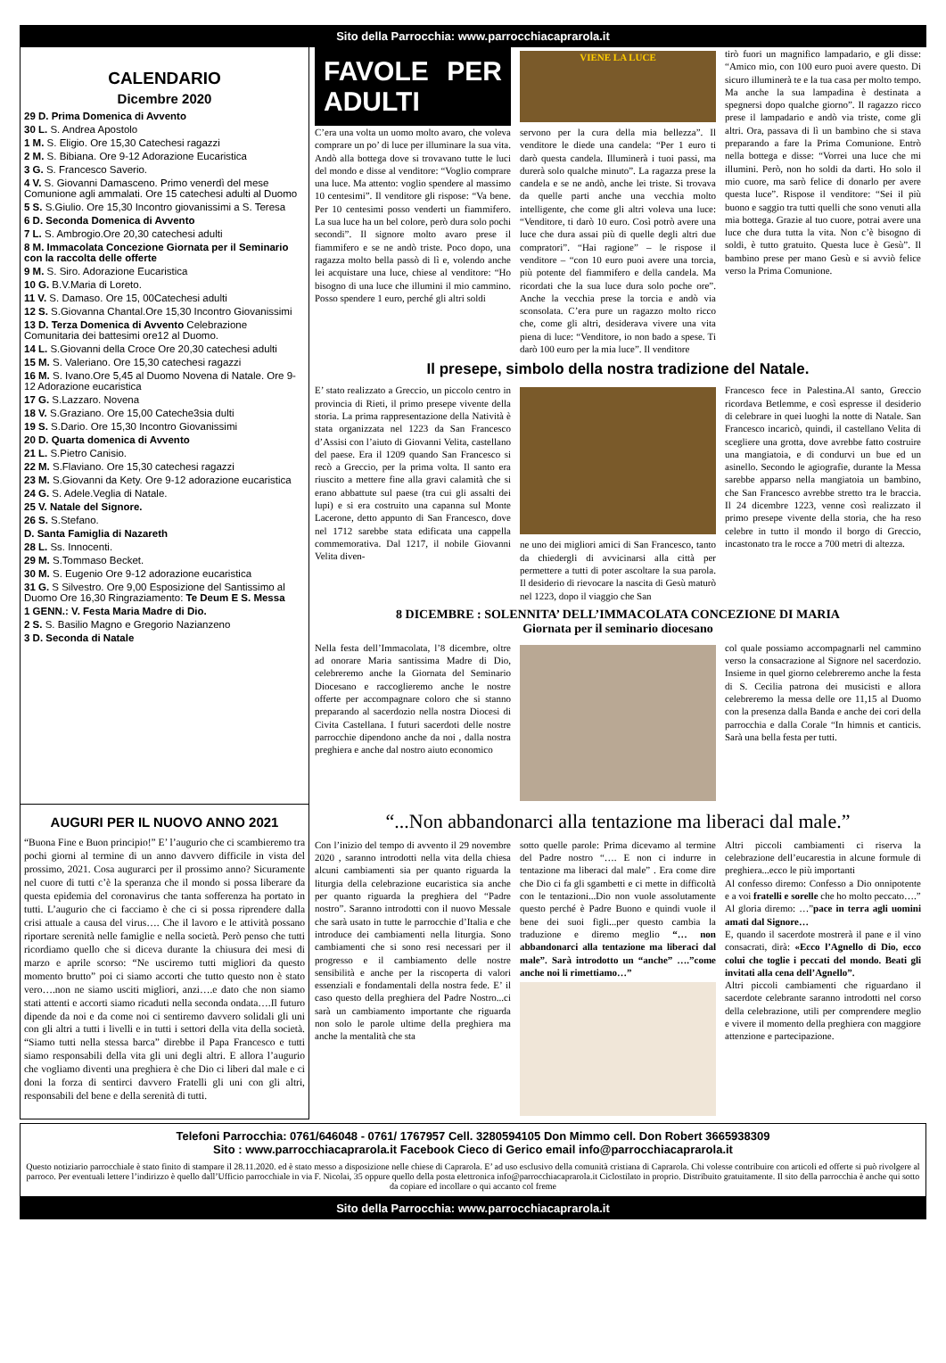Sito della Parrocchia: www.parrocchiacaprarola.it
CALENDARIO
Dicembre 2020
29 D. Prima Domenica di Avvento
30 L. S. Andrea Apostolo
1 M. S. Eligio. Ore 15,30 Catechesi ragazzi
2 M. S. Bibiana. Ore 9-12 Adorazione Eucaristica
3 G. S. Francesco Saverio.
4 V. S. Giovanni Damasceno. Primo venerdì del mese Comunione agli ammalati. Ore 15 catechesi adulti al Duomo
5 S. S.Giulio. Ore 15,30 Incontro giovanissimi a S. Teresa
6 D. Seconda Domenica di Avvento
7 L. S. Ambrogio.Ore 20,30 catechesi adulti
8 M. Immacolata Concezione Giornata per il Seminario con la raccolta delle offerte
9 M. S. Siro. Adorazione Eucaristica
10 G. B.V.Maria di Loreto.
11 V. S. Damaso. Ore 15, 00Catechesi adulti
12 S. S.Giovanna Chantal.Ore 15,30 Incontro Giovanissimi
13 D. Terza Domenica di Avvento Celebrazione Comunitaria dei battesimi ore12 al Duomo.
14 L. S.Giovanni della Croce Ore 20,30 catechesi adulti
15 M. S. Valeriano. Ore 15,30 catechesi ragazzi
16 M. S. Ivano.Ore 5,45 al Duomo Novena di Natale. Ore 9-12 Adorazione eucaristica
17 G. S.Lazzaro. Novena
18 V. S.Graziano. Ore 15,00 Cateche3sia dulti
19 S. S.Dario. Ore 15,30 Incontro Giovanissimi
20 D. Quarta domenica di Avvento
21 L. S.Pietro Canisio.
22 M. S.Flaviano. Ore 15,30 catechesi ragazzi
23 M. S.Giovanni da Kety. Ore 9-12 adorazione eucaristica
24 G. S. Adele.Veglia di Natale.
25 V. Natale del Signore.
26 S. S.Stefano.
D. Santa Famiglia di Nazareth
28 L. Ss. Innocenti.
29 M. S.Tommaso Becket.
30 M. S. Eugenio Ore 9-12 adorazione eucaristica
31 G. S Silvestro. Ore 9,00 Esposizione del Santissimo al Duomo Ore 16,30 Ringraziamento: Te Deum E S. Messa
1 GENN.: V. Festa Maria Madre di Dio.
2 S. S. Basilio Magno e Gregorio Nazianzeno
3 D. Seconda di Natale
FAVOLE PER ADULTI
C’era una volta un uomo molto avaro, che voleva comprare un po’ di luce per illuminare la sua vita. Andò alla bottega dove si trovavano tutte le luci del mondo e disse al venditore: “Voglio comprare una luce. Ma attento: voglio spendere al massimo 10 centesimi”. Il venditore gli rispose: “Va bene. Per 10 centesimi posso venderti un fiammifero. La sua luce ha un bel colore, però dura solo pochi secondi”. Il signore molto avaro prese il fiammifero e se ne andò triste. Poco dopo, una ragazza molto bella passò di lì e, volendo anche lei acquistare una luce, chiese al venditore: “Ho bisogno di una luce che illumini il mio cammino. Posso spendere 1 euro, perché gli altri soldi
VIENE LA LUCE
servono per la cura della mia bellezza”. Il venditore le diede una candela: “Per 1 euro ti darò questa candela. Illuminerà i tuoi passi, ma durerà solo qualche minuto”. La ragazza prese la candela e se ne andò, anche lei triste. Si trovava da quelle parti anche una vecchia molto intelligente, che come gli altri voleva una luce: “Venditore, ti darò 10 euro. Così potrò avere una luce che dura assai più di quelle degli altri due compratori”. “Hai ragione” – le rispose il venditore – “con 10 euro puoi avere una torcia, più potente del fiammifero e della candela. Ma ricordati che la sua luce dura solo poche ore”. Anche la vecchia prese la torcia e andò via sconsolata. C’era pure un ragazzo molto ricco che, come gli altri, desiderava vivere una vita piena di luce: “Venditore, io non bado a spese. Ti darò 100 euro per la mia luce”. Il venditore
tirò fuori un magnifico lampadario, e gli disse: “Amico mio, con 100 euro puoi avere questo. Di sicuro illuminerà te e la tua casa per molto tempo. Ma anche la sua lampadina è destinata a spegnersi dopo qualche giorno”. Il ragazzo ricco prese il lampadario e andò via triste, come gli altri. Ora, passava di lì un bambino che si stava preparando a fare la Prima Comunione. Entrò nella bottega e disse: “Vorrei una luce che mi illumini. Però, non ho soldi da darti. Ho solo il mio cuore, ma sarò felice di donarlo per avere questa luce”. Rispose il venditore: “Sei il più buono e saggio tra tutti quelli che sono venuti alla mia bottega. Grazie al tuo cuore, potrai avere una luce che dura tutta la vita. Non c’è bisogno di soldi, è tutto gratuito. Questa luce è Gesù”. Il bambino prese per mano Gesù e si avviò felice verso la Prima Comunione.
Il presepe, simbolo della nostra tradizione del Natale.
E’ stato realizzato a Greccio, un piccolo centro in provincia di Rieti, il primo presepe vivente della storia. La prima rappresentazione della Natività è stata organizzata nel 1223 da San Francesco d’Assisi con l’aiuto di Giovanni Velita, castellano del paese. Era il 1209 quando San Francesco si recò a Greccio, per la prima volta. Il santo era riuscito a mettere fine alla gravi calamità che si erano abbattute sul paese (tra cui gli assalti dei lupi) e si era costruito una capanna sul Monte Lacerone, detto appunto di San Francesco, dove nel 1712 sarebbe stata edificata una cappella commemorativa. Dal 1217, il nobile Giovanni Velita diven-
ne uno dei migliori amici di San Francesco, tanto da chiedergli di avvicinarsi alla città per permettere a tutti di poter ascoltare la sua parola. Il desiderio di rievocare la nascita di Gesù maturò nel 1223, dopo il viaggio che San
Francesco fece in Palestina.Al santo, Greccio ricordava Betlemme, e così espresse il desiderio di celebrare in quei luoghi la notte di Natale. San Francesco incaricò, quindi, il castellano Velita di scegliere una grotta, dove avrebbe fatto costruire una mangiatoia, e di condurvi un bue ed un asinello. Secondo le agiografie, durante la Messa sarebbe apparso nella mangiatoia un bambino, che San Francesco avrebbe stretto tra le braccia. Il 24 dicembre 1223, venne così realizzato il primo presepe vivente della storia, che ha reso celebre in tutto il mondo il borgo di Greccio, incastonato tra le rocce a 700 metri di altezza.
8 DICEMBRE : SOLENNITA’ DELL’IMMACOLATA CONCEZIONE DI MARIA
Giornata per il seminario diocesano
Nella festa dell’Immacolata, l’8 dicembre, oltre ad onorare Maria santissima Madre di Dio, celebreremo anche la Giornata del Seminario Diocesano e raccoglieremo anche le nostre offerte per accompagnare coloro che si stanno preparando al sacerdozio nella nostra Diocesi di Civita Castellana. I futuri sacerdoti delle nostre parrocchie dipendono anche da noi , dalla nostra preghiera e anche dal nostro aiuto economico
col quale possiamo accompagnarli nel cammino verso la consacrazione al Signore nel sacerdozio. Insieme in quel giorno celebreremo anche la festa di S. Cecilia patrona dei musicisti e allora celebreremo la messa delle ore 11,15 al Duomo con la presenza dalla Banda e anche dei cori della parrocchia e dalla Corale “In himnis et canticis. Sarà una bella festa per tutti.
AUGURI PER IL NUOVO ANNO 2021
“Buona Fine e Buon principio!” E’ l’augurio che ci scambieremo tra pochi giorni al termine di un anno davvero difficile in vista del prossimo, 2021. Cosa augurarci per il prossimo anno? Sicuramente nel cuore di tutti c’è la speranza che il mondo si possa liberare da questa epidemia del coronavirus che tanta sofferenza ha portato in tutti. L’augurio che ci facciamo è che ci si possa riprendere dalla crisi attuale a causa del virus…. Che il lavoro e le attività possano riportare serenità nelle famiglie e nella società. Però penso che tutti ricordiamo quello che si diceva durante la chiusura dei mesi di marzo e aprile scorso: “Ne usciremo tutti migliori da questo momento brutto” poi ci siamo accorti che tutto questo non è stato vero….non ne siamo usciti migliori, anzi….e dato che non siamo stati attenti e accorti siamo ricaduti nella seconda ondata….Il futuro dipende da noi e da come noi ci sentiremo davvero solidali gli uni con gli altri a tutti i livelli e in tutti i settori della vita della società. “Siamo tutti nella stessa barca” direbbe il Papa Francesco e tutti siamo responsabili della vita gli uni degli altri. E allora l’augurio che vogliamo diventi una preghiera è che Dio ci liberi dal male e ci doni la forza di sentirci davvero Fratelli gli uni con gli altri, responsabili del bene e della serenità di tutti.
“...Non abbandonarci alla tentazione ma liberaci dal male.”
Con l’inizio del tempo di avvento il 29 novembre 2020 , saranno introdotti nella vita della chiesa alcuni cambiamenti sia per quanto riguarda la liturgia della celebrazione eucaristica sia anche per quanto riguarda la preghiera del “Padre nostro”. Saranno introdotti con il nuovo Messale che sarà usato in tutte le parrocchie d’Italia e che introduce dei cambiamenti nella liturgia. Sono cambiamenti che si sono resi necessari per il progresso e il cambiamento delle nostre sensibilità e anche per la riscoperta di valori essenziali e fondamentali della nostra fede. E’ il caso questo della preghiera del Padre Nostro...ci sarà un cambiamento importante che riguarda non solo le parole ultime della preghiera ma anche la mentalità che sta
sotto quelle parole: Prima dicevamo al termine del Padre nostro “…. E non ci indurre in tentazione ma liberaci dal male” . Era come dire che Dio ci fa gli sgambetti e ci mette in difficoltà con le tentazioni...Dio non vuole assolutamente questo perché è Padre Buono e quindi vuole il bene dei suoi figli...per questo cambia la traduzione e diremo meglio “… non abbandonarci alla tentazione ma liberaci dal male”. Sarà introdotto un “anche” ….”come anche noi li rimettiamo…”
Altri piccoli cambiamenti ci riserva la celebrazione dell’eucarestia in alcune formule di preghiera...ecco le più importanti
Al confesso diremo: Confesso a Dio onnipotente e a voi fratelli e sorelle che ho molto peccato….”
Al gloria diremo: …”pace in terra agli uomini amati dal Signore…
E, quando il sacerdote mostrerà il pane e il vino consacrati, dirà: «Ecco l’Agnello di Dio, ecco colui che toglie i peccati del mondo. Beati gli invitati alla cena dell’Agnello”.
Altri piccoli cambiamenti che riguardano il sacerdote celebrante saranno introdotti nel corso della celebrazione, utili per comprendere meglio e vivere il momento della preghiera con maggiore attenzione e partecipazione.
Telefoni Parrocchia: 0761/646048 - 0761/ 1767957 Cell. 3280594105 Don Mimmo cell. Don Robert 3665938309
Sito : www.parrocchiacaprarola.it Facebook Cieco di Gerico email info@parrocchiacaprarola.it
Questo notiziario parrocchiale è stato finito di stampare il 28.11.2020. ed è stato messo a disposizione nelle chiese di Caprarola. E’ ad uso esclusivo della comunità cristiana di Caprarola. Chi volesse contribuire con articoli ed offerte si può rivolgere al parroco. Per eventuali lettere l’indirizzo è quello dall’Ufficio parrocchiale in via F. Nicolai, 35 oppure quello della posta elettronica info@parrocchiacaprarola.it Ciclostilato in proprio. Distribuito gratuitamente. Il sito della parrocchia è anche qui sotto da copiare ed incollare o qui accanto col freme
Sito della Parrocchia: www.parrocchiacaprarola.it